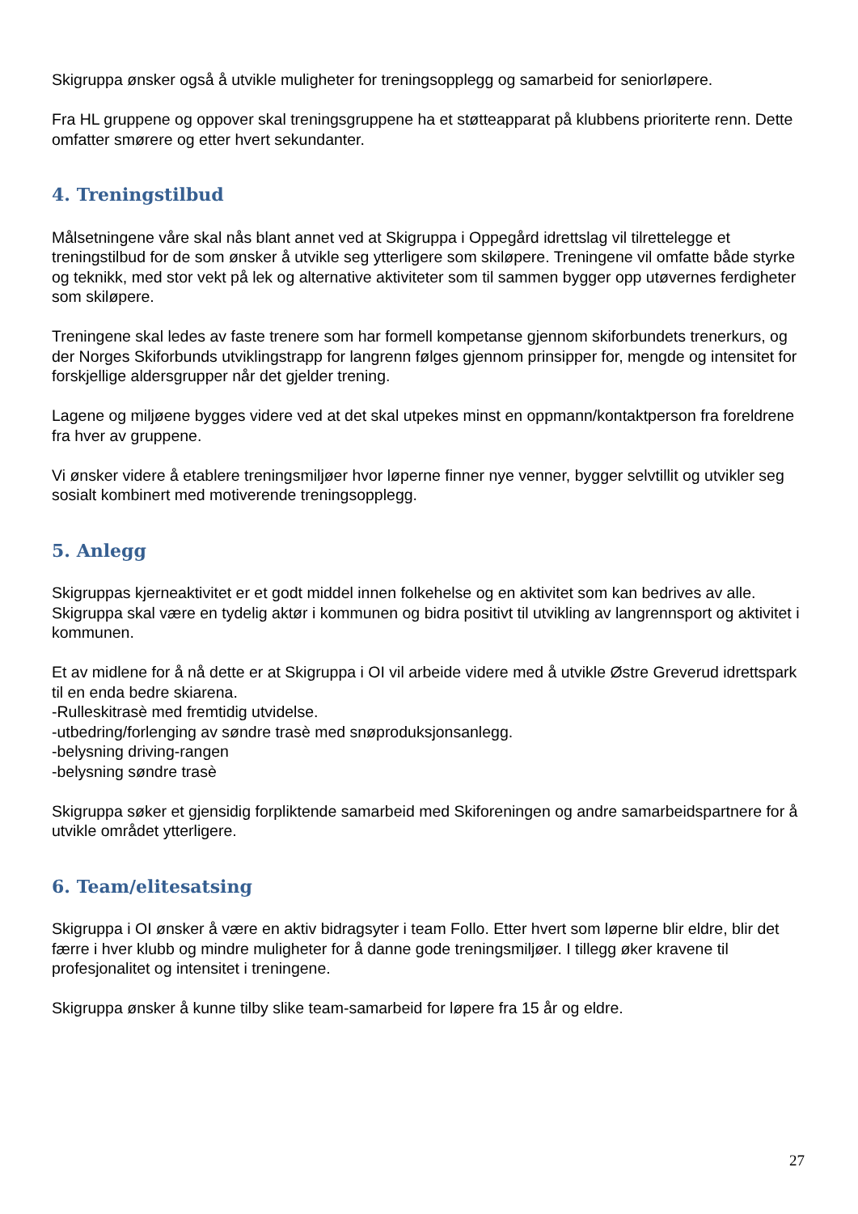Skigruppa ønsker også å utvikle muligheter for treningsopplegg og samarbeid for seniorløpere.
Fra HL gruppene og oppover skal treningsgruppene ha et støtteapparat på klubbens prioriterte renn. Dette omfatter smørere og etter hvert sekundanter.
4. Treningstilbud
Målsetningene våre skal nås blant annet ved at Skigruppa i Oppegård idrettslag vil tilrettelegge et treningstilbud for de som ønsker å utvikle seg ytterligere som skiløpere. Treningene vil omfatte både styrke og teknikk, med stor vekt på lek og alternative aktiviteter som til sammen bygger opp utøvernes ferdigheter som skiløpere.
Treningene skal ledes av faste trenere som har formell kompetanse gjennom skiforbundets trenerkurs, og der Norges Skiforbunds utviklingstrapp for langrenn følges gjennom prinsipper for, mengde og intensitet for forskjellige aldersgrupper når det gjelder trening.
Lagene og miljøene bygges videre ved at det skal utpekes minst en oppmann/kontaktperson fra foreldrene fra hver av gruppene.
Vi ønsker videre å etablere treningsmiljøer hvor løperne finner nye venner, bygger selvtillit og utvikler seg sosialt kombinert med motiverende treningsopplegg.
5. Anlegg
Skigruppas kjerneaktivitet er et godt middel innen folkehelse og en aktivitet som kan bedrives av alle. Skigruppa skal være en tydelig aktør i kommunen og bidra positivt til utvikling av langrennsport og aktivitet i kommunen.
Et av midlene for å nå dette er at Skigruppa i OI vil arbeide videre med å utvikle Østre Greverud idrettspark til en enda bedre skiarena.
-Rulleskitrasè med fremtidig utvidelse.
-utbedring/forlenging av søndre trasè med snøproduksjonsanlegg.
-belysning driving-rangen
-belysning søndre trasè
Skigruppa søker et gjensidig forpliktende samarbeid med Skiforeningen og andre samarbeidspartnere for å utvikle området ytterligere.
6. Team/elitesatsing
Skigruppa i OI ønsker å være en aktiv bidragsyter i team Follo. Etter hvert som løperne blir eldre, blir det færre i hver klubb og mindre muligheter for å danne gode treningsmiljøer. I tillegg øker kravene til profesjonalitet og intensitet i treningene.
Skigruppa ønsker å kunne tilby slike team-samarbeid for løpere fra 15 år og eldre.
27